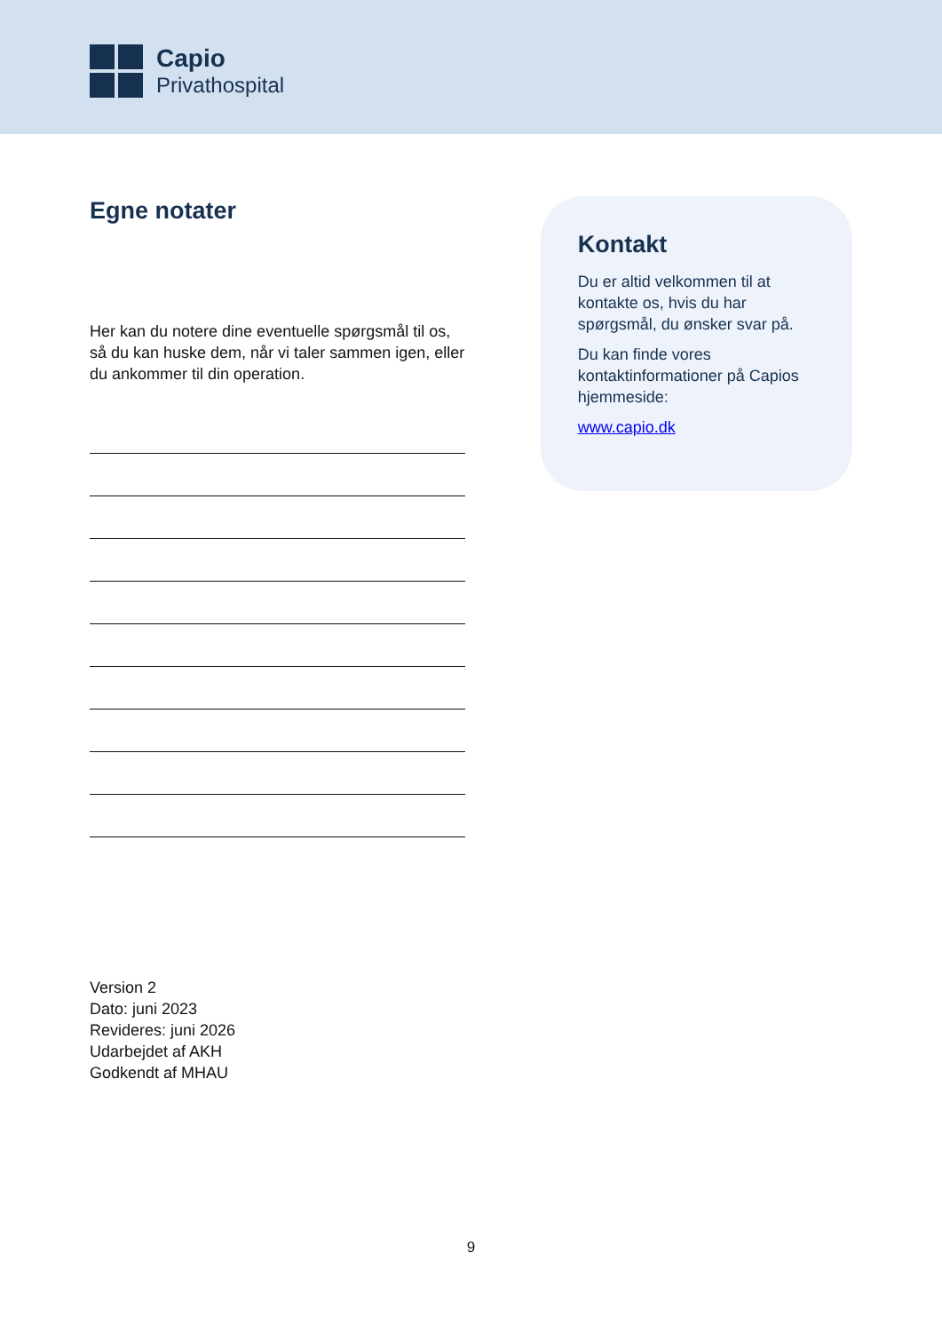Capio
Privathospital
Egne notater
Her kan du notere dine eventuelle spørgsmål til os, så du kan huske dem, når vi taler sammen igen, eller du ankommer til din operation.
Kontakt
Du er altid velkommen til at kontakte os, hvis du har spørgsmål, du ønsker svar på.
Du kan finde vores kontaktinformationer på Capios hjemmeside:
www.capio.dk
Version 2
Dato: juni 2023
Revideres: juni 2026
Udarbejdet af AKH
Godkendt af MHAU
9